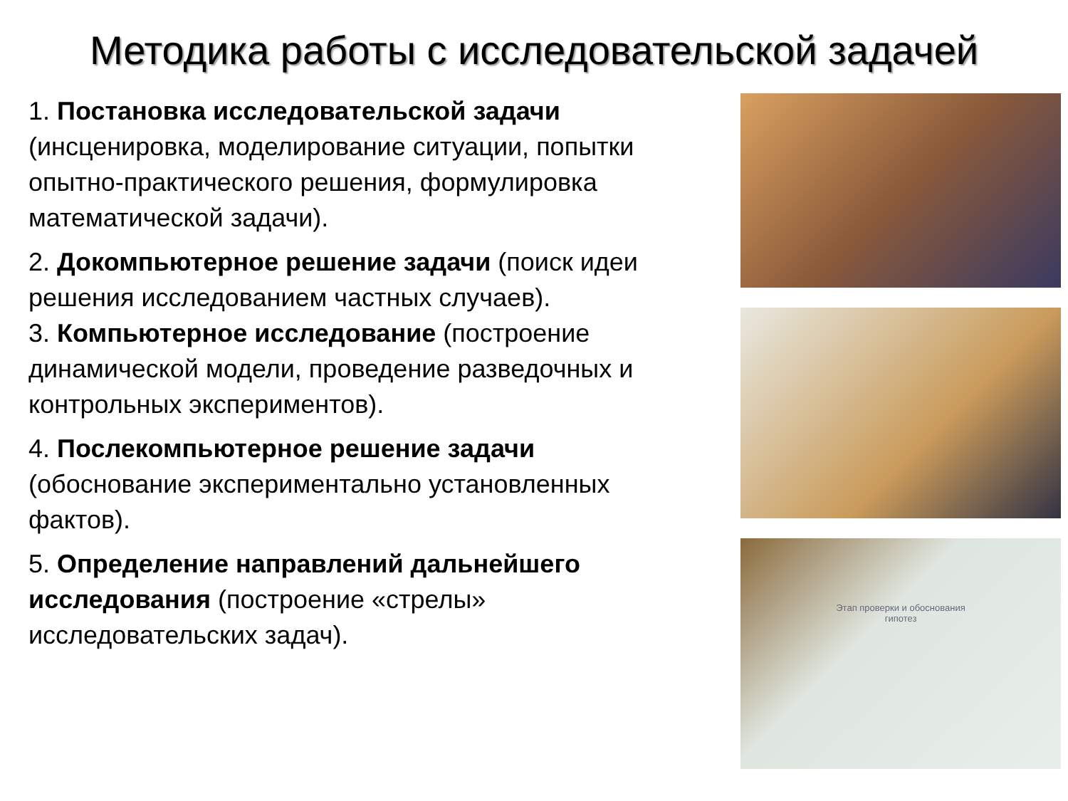Методика работы с исследовательской задачей
1. Постановка исследовательской задачи (инсценировка, моделирование ситуации, попытки опытно-практического решения, формулировка математической задачи).
2. Докомпьютерное решение задачи (поиск идеи решения исследованием частных случаев).
3. Компьютерное исследование (построение динамической модели, проведение разведочных и контрольных экспериментов).
4. Послекомпьютерное решение задачи (обоснование экспериментально установленных фактов).
5. Определение направлений дальнейшего исследования (построение «стрелы» исследовательских задач).
Этап проверки и обоснования
гипотез